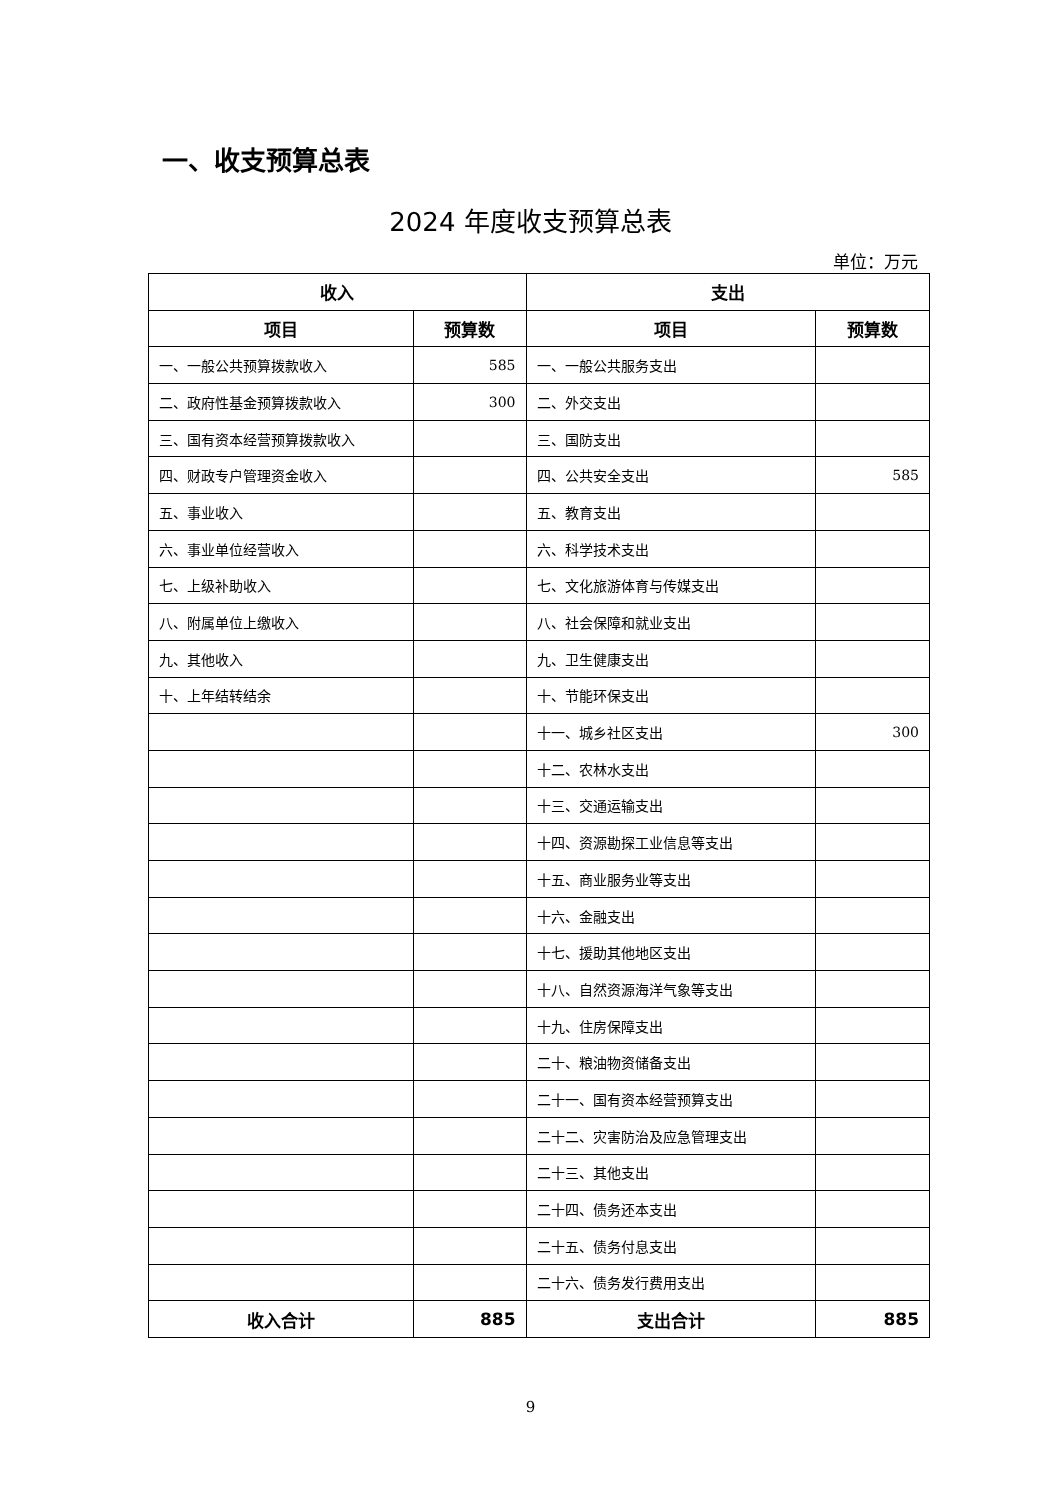一、收支预算总表
2024 年度收支预算总表
单位：万元
| 收入 | | 支出 | |
| --- | --- | --- | --- |
| 项目 | 预算数 | 项目 | 预算数 |
| 一、一般公共预算拨款收入 | 585 | 一、一般公共服务支出 | |
| 二、政府性基金预算拨款收入 | 300 | 二、外交支出 | |
| 三、国有资本经营预算拨款收入 | | 三、国防支出 | |
| 四、财政专户管理资金收入 | | 四、公共安全支出 | 585 |
| 五、事业收入 | | 五、教育支出 | |
| 六、事业单位经营收入 | | 六、科学技术支出 | |
| 七、上级补助收入 | | 七、文化旅游体育与传媒支出 | |
| 八、附属单位上缴收入 | | 八、社会保障和就业支出 | |
| 九、其他收入 | | 九、卫生健康支出 | |
| 十、上年结转结余 | | 十、节能环保支出 | |
| | | 十一、城乡社区支出 | 300 |
| | | 十二、农林水支出 | |
| | | 十三、交通运输支出 | |
| | | 十四、资源勘探工业信息等支出 | |
| | | 十五、商业服务业等支出 | |
| | | 十六、金融支出 | |
| | | 十七、援助其他地区支出 | |
| | | 十八、自然资源海洋气象等支出 | |
| | | 十九、住房保障支出 | |
| | | 二十、粮油物资储备支出 | |
| | | 二十一、国有资本经营预算支出 | |
| | | 二十二、灾害防治及应急管理支出 | |
| | | 二十三、其他支出 | |
| | | 二十四、债务还本支出 | |
| | | 二十五、债务付息支出 | |
| | | 二十六、债务发行费用支出 | |
| 收入合计 | 885 | 支出合计 | 885 |
9